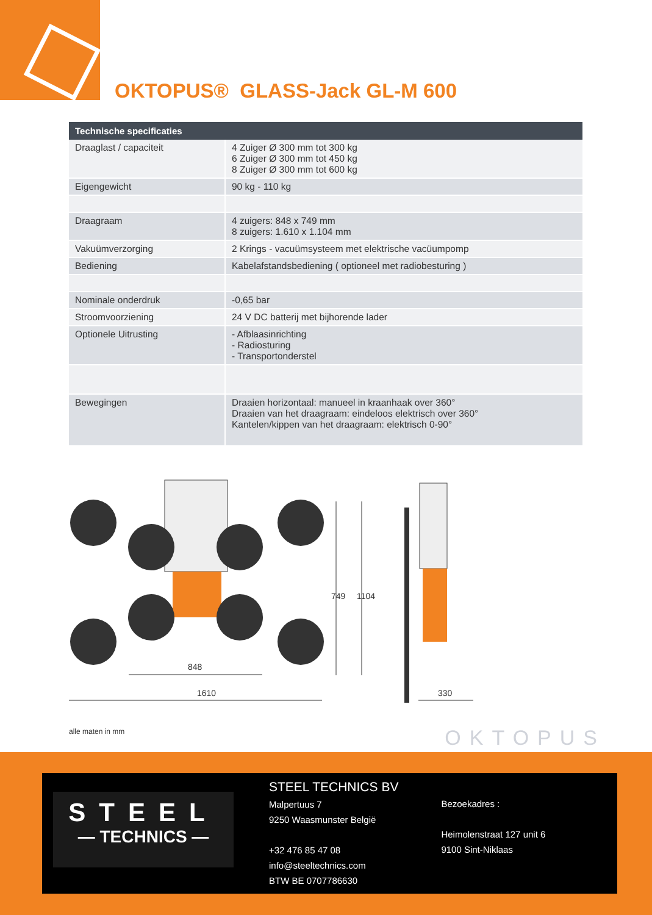OKTOPUS® GLASS-Jack GL-M 600
| Technische specificaties | |
| --- | --- |
| Draaglast / capaciteit | 4 Zuiger Ø 300 mm tot 300 kg 6 Zuiger Ø 300 mm tot 450 kg 8 Zuiger Ø 300 mm tot 600 kg |
| Eigengewicht | 90 kg - 110 kg |
| Draagraam | 4 zuigers: 848 x 749 mm 8 zuigers: 1.610 x 1.104 mm |
| Vakuümverzorging | 2 Krings - vacuümsysteem met elektrische vacüumpomp |
| Bediening | Kabelafstandsbediening ( optioneel met radiobesturing ) |
| Nominale onderdruk | -0,65 bar |
| Stroomvoorziening | 24 V DC batterij met bijhorende lader |
| Optionele Uitrusting | - Afblaasinrichting - Radiosturing - Transportonderstel |
| Bewegingen | Draaien horizontaal: manueel in kraanhaak over 360° Draaien van het draagraam: eindeloos elektrisch over 360° Kantelen/kippen van het draagraam: elektrisch 0-90° |
1610
848
749
1104
330
alle maten in mm
OKTOPUS
STEEL
— TECHNICS —
STEEL TECHNICS BV
Malpertuus 7
9250 Waasmunster België
+32 476 85 47 08
info@steeltechnics.com
BTW BE 0707786630
Bezoekadres :
Heimolenstraat 127 unit 6
9100 Sint-Niklaas